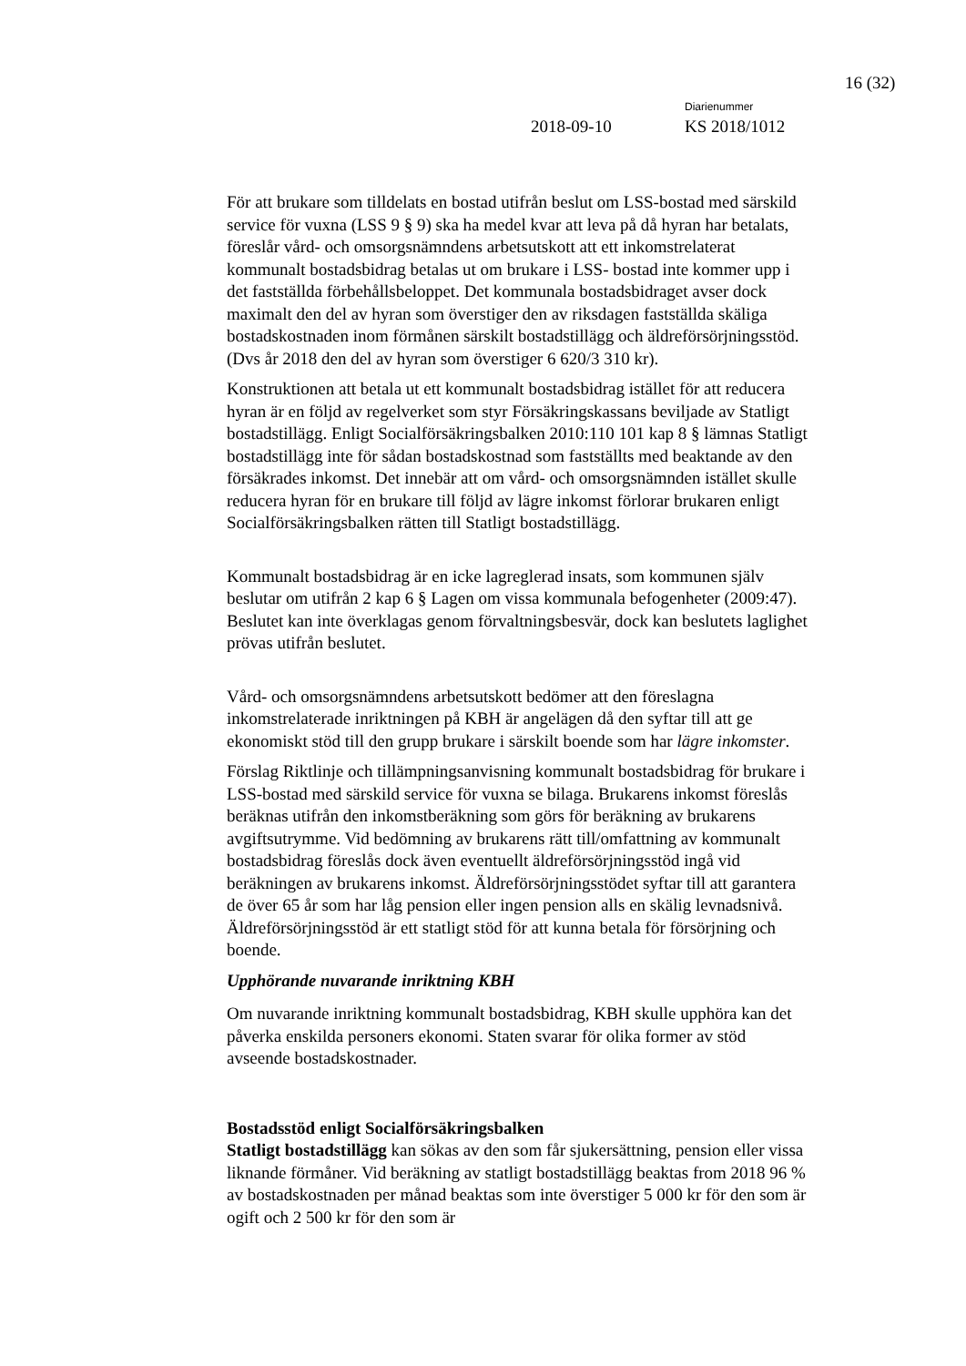16 (32)
Diarienummer
2018-09-10 KS 2018/1012
För att brukare som tilldelats en bostad utifrån beslut om LSS-bostad med särskild service för vuxna (LSS 9 § 9) ska ha medel kvar att leva på då hyran har betalats, föreslår vård- och omsorgsnämndens arbetsutskott att ett inkomstrelaterat kommunalt bostadsbidrag betalas ut om brukare i LSS- bostad inte kommer upp i det fastställda förbehållsbeloppet. Det kommunala bostadsbidraget avser dock maximalt den del av hyran som överstiger den av riksdagen fastställda skäliga bostadskostnaden inom förmånen särskilt bostadstillägg och äldreförsörjningsstöd. (Dvs år 2018 den del av hyran som överstiger 6 620/3 310 kr).
Konstruktionen att betala ut ett kommunalt bostadsbidrag istället för att reducera hyran är en följd av regelverket som styr Försäkringskassans beviljade av Statligt bostadstillägg. Enligt Socialförsäkringsbalken 2010:110 101 kap 8 § lämnas Statligt bostadstillägg inte för sådan bostadskostnad som fastställts med beaktande av den försäkrades inkomst. Det innebär att om vård- och omsorgsnämnden istället skulle reducera hyran för en brukare till följd av lägre inkomst förlorar brukaren enligt Socialförsäkringsbalken rätten till Statligt bostadstillägg.
Kommunalt bostadsbidrag är en icke lagreglerad insats, som kommunen själv beslutar om utifrån 2 kap 6 § Lagen om vissa kommunala befogenheter (2009:47). Beslutet kan inte överklagas genom förvaltningsbesvär, dock kan beslutets laglighet prövas utifrån beslutet.
Vård- och omsorgsnämndens arbetsutskott bedömer att den föreslagna inkomstrelaterade inriktningen på KBH är angelägen då den syftar till att ge ekonomiskt stöd till den grupp brukare i särskilt boende som har lägre inkomster.
Förslag Riktlinje och tillämpningsanvisning kommunalt bostadsbidrag för brukare i LSS-bostad med särskild service för vuxna se bilaga. Brukarens inkomst föreslås beräknas utifrån den inkomstberäkning som görs för beräkning av brukarens avgiftsutrymme. Vid bedömning av brukarens rätt till/omfattning av kommunalt bostadsbidrag föreslås dock även eventuellt äldreförsörjningsstöd ingå vid beräkningen av brukarens inkomst. Äldreförsörjningsstödet syftar till att garantera de över 65 år som har låg pension eller ingen pension alls en skälig levnadsnivå. Äldreförsörjningsstöd är ett statligt stöd för att kunna betala för försörjning och boende.
Upphörande nuvarande inriktning KBH
Om nuvarande inriktning kommunalt bostadsbidrag, KBH skulle upphöra kan det påverka enskilda personers ekonomi. Staten svarar för olika former av stöd avseende bostadskostnader.
Bostadsstöd enligt Socialförsäkringsbalken
Statligt bostadstillägg kan sökas av den som får sjukersättning, pension eller vissa liknande förmåner. Vid beräkning av statligt bostadstillägg beaktas from 2018 96 % av bostadskostnaden per månad beaktas som inte överstiger 5 000 kr för den som är ogift och 2 500 kr för den som är